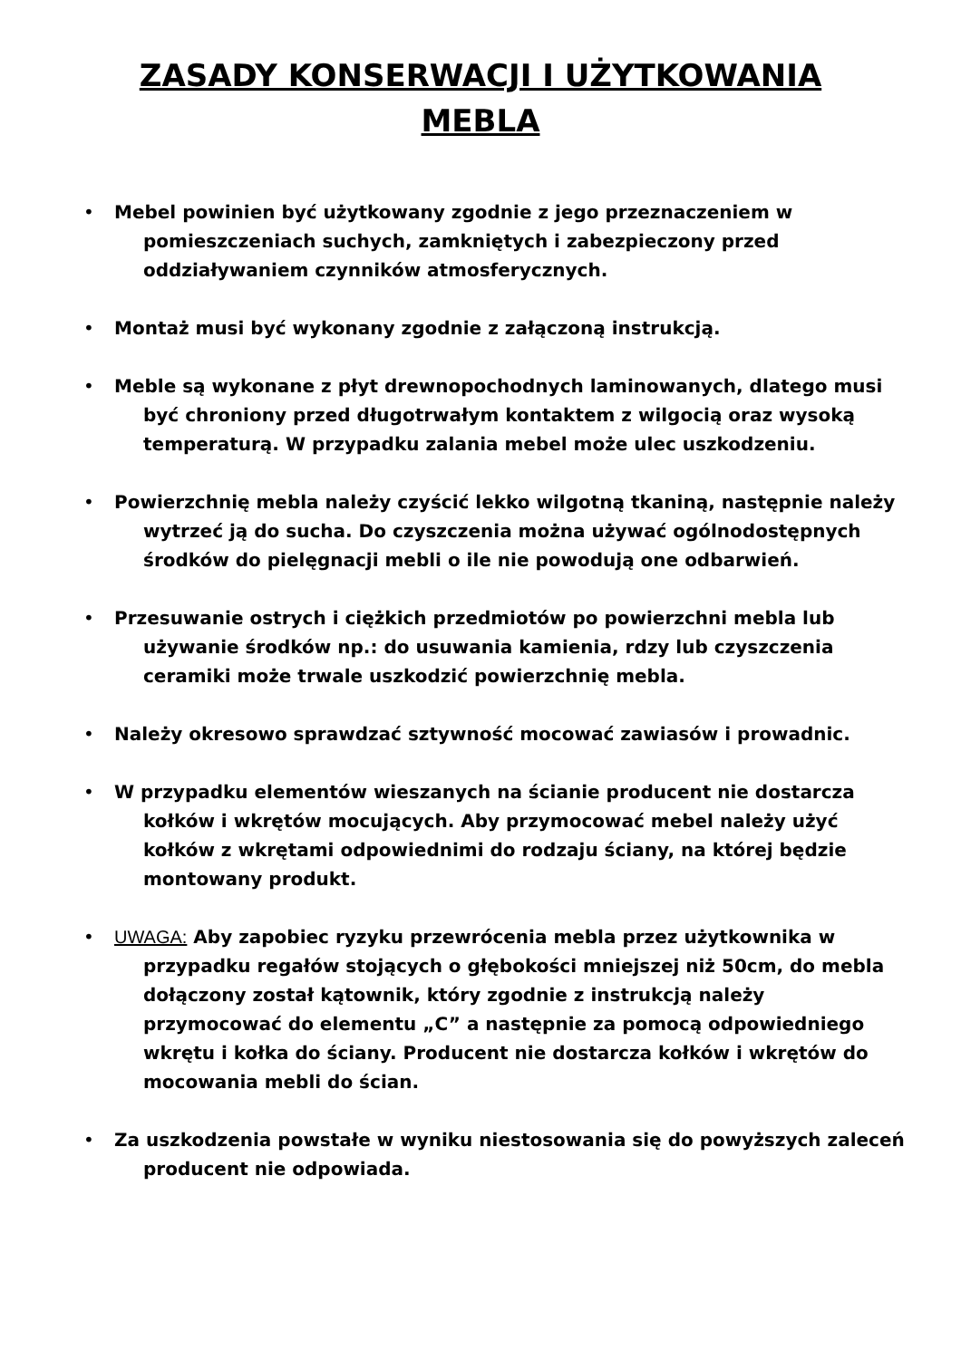ZASADY KONSERWACJI I UŻYTKOWANIA
MEBLA
• Mebel powinien być użytkowany zgodnie z jego przeznaczeniem w pomieszczeniach suchych, zamkniętych i zabezpieczony przed oddziaływaniem czynników atmosferycznych.
• Montaż musi być wykonany zgodnie z załączoną instrukcją.
• Meble są wykonane z płyt drewnopochodnych laminowanych, dlatego musi być chroniony przed długotrwałym kontaktem z wilgocią oraz wysoką temperaturą. W przypadku zalania mebel może ulec uszkodzeniu.
• Powierzchnię mebla należy czyścić lekko wilgotną tkaniną, następnie należy wytrzeć ją do sucha. Do czyszczenia można używać ogólnodostępnych środków do pielęgnacji mebli o ile nie powodują one odbarwień.
• Przesuwanie ostrych i ciężkich przedmiotów po powierzchni mebla lub używanie środków np.: do usuwania kamienia, rdzy lub czyszczenia ceramiki może trwale uszkodzić powierzchnię mebla.
• Należy okresowo sprawdzać sztywność mocować zawiasów i prowadnic.
• W przypadku elementów wieszanych na ścianie producent nie dostarcza kołków i wkrętów mocujących. Aby przymocować mebel należy użyć kołków z wkrętami odpowiednimi do rodzaju ściany, na której będzie montowany produkt.
• UWAGA: Aby zapobiec ryzyku przewrócenia mebla przez użytkownika w przypadku regałów stojących o głębokości mniejszej niż 50cm, do mebla dołączony został kątownik, który zgodnie z instrukcją należy przymocować do elementu „C” a następnie za pomocą odpowiedniego wkrętu i kołka do ściany. Producent nie dostarcza kołków i wkrętów do mocowania mebli do ścian.
• Za uszkodzenia powstałe w wyniku niestosowania się do powyższych zaleceń producent nie odpowiada.